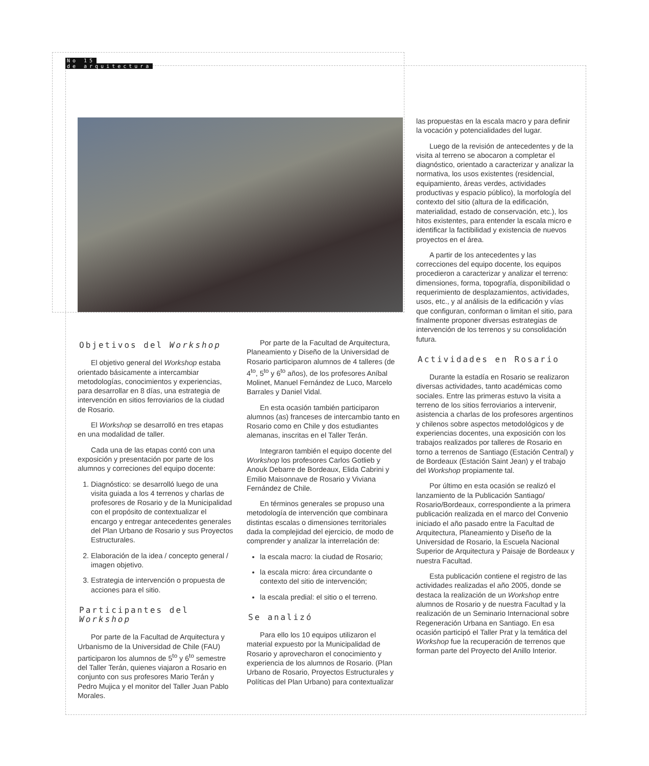No 15
de arquitectura
Objetivos del Workshop
El objetivo general del Workshop estaba orientado básicamente a intercambiar metodologías, conocimientos y experiencias, para desarrollar en 8 días, una estrategia de intervención en sitios ferroviarios de la ciudad de Rosario.
El Workshop se desarrolló en tres etapas en una modalidad de taller.
Cada una de las etapas contó con una exposición y presentación por parte de los alumnos y correciones del equipo docente:
1. Diagnóstico: se desarrolló luego de una visita guiada a los 4 terrenos y charlas de profesores de Rosario y de la Municipalidad con el propósito de contextualizar el encargo y entregar antecedentes generales del Plan Urbano de Rosario y sus Proyectos Estructurales.
2. Elaboración de la idea / concepto general / imagen objetivo.
3. Estrategia de intervención o propuesta de acciones para el sitio.
Participantes del Workshop
Por parte de la Facultad de Arquitectura y Urbanismo de la Universidad de Chile (FAU) participaron los alumnos de 5<sup>to</sup> y 6<sup>to</sup> semestre del Taller Terán, quienes viajaron a Rosario en conjunto con sus profesores Mario Terán y Pedro Mujica y el monitor del Taller Juan Pablo Morales.
Por parte de la Facultad de Arquitectura, Planeamiento y Diseño de la Universidad de Rosario participaron alumnos de 4 talleres (de 4<sup>to</sup>, 5<sup>to</sup> y 6<sup>to</sup> años), de los profesores Aníbal Molinet, Manuel Fernández de Luco, Marcelo Barrales y Daniel Vidal.
En esta ocasión también participaron alumnos (as) franceses de intercambio tanto en Rosario como en Chile y dos estudiantes alemanas, inscritas en el Taller Terán.
Integraron también el equipo docente del Workshop los profesores Carlos Gotlieb y Anouk Debarre de Bordeaux, Elida Cabrini y Emilio Maisonnave de Rosario y Viviana Fernández de Chile.
En términos generales se propuso una metodología de intervención que combinara distintas escalas o dimensiones territoriales dada la complejidad del ejercicio, de modo de comprender y analizar la interrelación de:
la escala macro: la ciudad de Rosario;
la escala micro: área circundante o contexto del sitio de intervención;
la escala predial: el sitio o el terreno.
Se analizó
Para ello los 10 equipos utilizaron el material expuesto por la Municipalidad de Rosario y aprovecharon el conocimiento y experiencia de los alumnos de Rosario. (Plan Urbano de Rosario, Proyectos Estructurales y Políticas del Plan Urbano) para contextualizar
las propuestas en la escala macro y para definir la vocación y potencialidades del lugar.
Luego de la revisión de antecedentes y de la visita al terreno se abocaron a completar el diagnóstico, orientado a caracterizar y analizar la normativa, los usos existentes (residencial, equipamiento, áreas verdes, actividades productivas y espacio público), la morfología del contexto del sitio (altura de la edificación, materialidad, estado de conservación, etc.), los hitos existentes, para entender la escala micro e identificar la factibilidad y existencia de nuevos proyectos en el área.
A partir de los antecedentes y las correcciones del equipo docente, los equipos procedieron a caracterizar y analizar el terreno: dimensiones, forma, topografía, disponibilidad o requerimiento de desplazamientos, actividades, usos, etc., y al análisis de la edificación y vías que configuran, conforman o limitan el sitio, para finalmente proponer diversas estrategias de intervención de los terrenos y su consolidación futura.
Actividades en Rosario
Durante la estadía en Rosario se realizaron diversas actividades, tanto académicas como sociales. Entre las primeras estuvo la visita a terreno de los sitios ferroviarios a intervenir, asistencia a charlas de los profesores argentinos y chilenos sobre aspectos metodológicos y de experiencias docentes, una exposición con los trabajos realizados por talleres de Rosario en torno a terrenos de Santiago (Estación Central) y de Bordeaux (Estación Saint Jean) y el trabajo del Workshop propiamente tal.
Por último en esta ocasión se realizó el lanzamiento de la Publicación Santiago/ Rosario/Bordeaux, correspondiente a la primera publicación realizada en el marco del Convenio iniciado el año pasado entre la Facultad de Arquitectura, Planeamiento y Diseño de la Universidad de Rosario, la Escuela Nacional Superior de Arquitectura y Paisaje de Bordeaux y nuestra Facultad.
Esta publicación contiene el registro de las actividades realizadas el año 2005, donde se destaca la realización de un Workshop entre alumnos de Rosario y de nuestra Facultad y la realización de un Seminario Internacional sobre Regeneración Urbana en Santiago. En esa ocasión participó el Taller Prat y la temática del Workshop fue la recuperación de terrenos que forman parte del Proyecto del Anillo Interior.